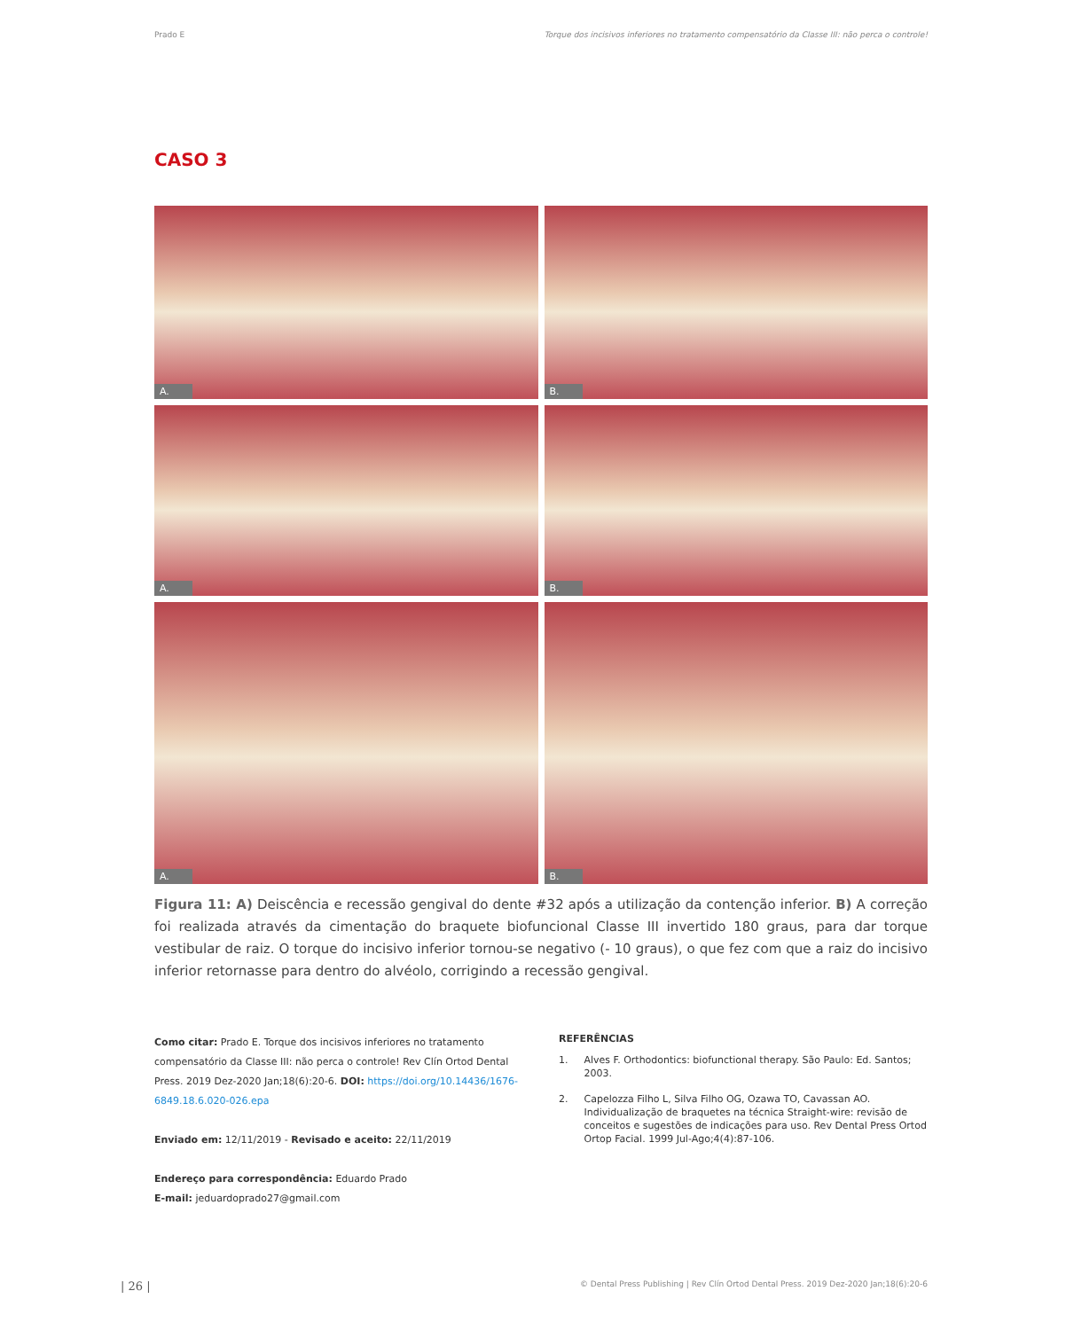Prado E Torque dos incisivos inferiores no tratamento compensatório da Classe III: não perca o controle!
CASO 3
A.
B.
A.
B.
A.
B.
Figura 11: A) Deiscência e recessão gengival do dente #32 após a utilização da contenção inferior. B) A correção foi realizada através da cimentação do braquete biofuncional Classe III invertido 180 graus, para dar torque vestibular de raiz. O torque do incisivo inferior tornou-se negativo (- 10 graus), o que fez com que a raiz do incisivo inferior retornasse para dentro do alvéolo, corrigindo a recessão gengival.
Como citar: Prado E. Torque dos incisivos inferiores no tratamento compensatório da Classe III: não perca o controle! Rev Clín Ortod Dental Press. 2019 Dez-2020 Jan;18(6):20-6. DOI: https://doi.org/10.14436/1676-6849.18.6.020-026.epa
Enviado em: 12/11/2019 - Revisado e aceito: 22/11/2019
Endereço para correspondência: Eduardo Prado
E-mail: jeduardoprado27@gmail.com
REFERÊNCIAS
1. Alves F. Orthodontics: biofunctional therapy. São Paulo: Ed. Santos; 2003.
2. Capelozza Filho L, Silva Filho OG, Ozawa TO, Cavassan AO. Individualização de braquetes na técnica Straight-wire: revisão de conceitos e sugestões de indicações para uso. Rev Dental Press Ortod Ortop Facial. 1999 Jul-Ago;4(4):87-106.
| 26 | © Dental Press Publishing | Rev Clín Ortod Dental Press. 2019 Dez-2020 Jan;18(6):20-6